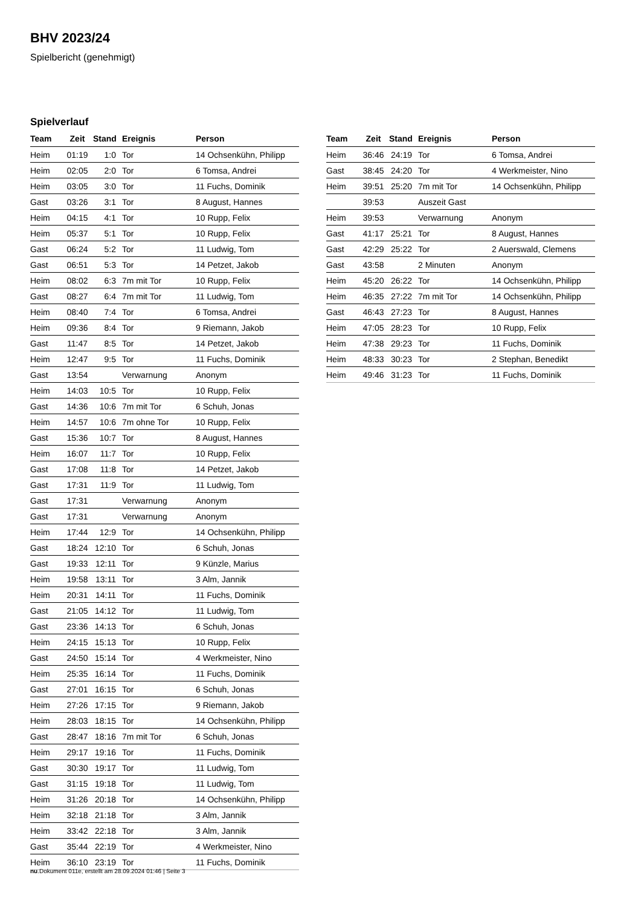BHV 2023/24
Spielbericht (genehmigt)
Spielverlauf
| Team | Zeit | Stand | Ereignis | Person |
| --- | --- | --- | --- | --- |
| Heim | 01:19 | 1:0 | Tor | 14 Ochsenkühn, Philipp |
| Heim | 02:05 | 2:0 | Tor | 6 Tomsa, Andrei |
| Heim | 03:05 | 3:0 | Tor | 11 Fuchs, Dominik |
| Gast | 03:26 | 3:1 | Tor | 8 August, Hannes |
| Heim | 04:15 | 4:1 | Tor | 10 Rupp, Felix |
| Heim | 05:37 | 5:1 | Tor | 10 Rupp, Felix |
| Gast | 06:24 | 5:2 | Tor | 11 Ludwig, Tom |
| Gast | 06:51 | 5:3 | Tor | 14 Petzet, Jakob |
| Heim | 08:02 | 6:3 | 7m mit Tor | 10 Rupp, Felix |
| Gast | 08:27 | 6:4 | 7m mit Tor | 11 Ludwig, Tom |
| Heim | 08:40 | 7:4 | Tor | 6 Tomsa, Andrei |
| Heim | 09:36 | 8:4 | Tor | 9 Riemann, Jakob |
| Gast | 11:47 | 8:5 | Tor | 14 Petzet, Jakob |
| Heim | 12:47 | 9:5 | Tor | 11 Fuchs, Dominik |
| Gast | 13:54 | | Verwarnung | Anonym |
| Heim | 14:03 | 10:5 | Tor | 10 Rupp, Felix |
| Gast | 14:36 | 10:6 | 7m mit Tor | 6 Schuh, Jonas |
| Heim | 14:57 | 10:6 | 7m ohne Tor | 10 Rupp, Felix |
| Gast | 15:36 | 10:7 | Tor | 8 August, Hannes |
| Heim | 16:07 | 11:7 | Tor | 10 Rupp, Felix |
| Gast | 17:08 | 11:8 | Tor | 14 Petzet, Jakob |
| Gast | 17:31 | 11:9 | Tor | 11 Ludwig, Tom |
| Gast | 17:31 | | Verwarnung | Anonym |
| Gast | 17:31 | | Verwarnung | Anonym |
| Heim | 17:44 | 12:9 | Tor | 14 Ochsenkühn, Philipp |
| Gast | 18:24 | 12:10 | Tor | 6 Schuh, Jonas |
| Gast | 19:33 | 12:11 | Tor | 9 Künzle, Marius |
| Heim | 19:58 | 13:11 | Tor | 3 Alm, Jannik |
| Heim | 20:31 | 14:11 | Tor | 11 Fuchs, Dominik |
| Gast | 21:05 | 14:12 | Tor | 11 Ludwig, Tom |
| Gast | 23:36 | 14:13 | Tor | 6 Schuh, Jonas |
| Heim | 24:15 | 15:13 | Tor | 10 Rupp, Felix |
| Gast | 24:50 | 15:14 | Tor | 4 Werkmeister, Nino |
| Heim | 25:35 | 16:14 | Tor | 11 Fuchs, Dominik |
| Gast | 27:01 | 16:15 | Tor | 6 Schuh, Jonas |
| Heim | 27:26 | 17:15 | Tor | 9 Riemann, Jakob |
| Heim | 28:03 | 18:15 | Tor | 14 Ochsenkühn, Philipp |
| Gast | 28:47 | 18:16 | 7m mit Tor | 6 Schuh, Jonas |
| Heim | 29:17 | 19:16 | Tor | 11 Fuchs, Dominik |
| Gast | 30:30 | 19:17 | Tor | 11 Ludwig, Tom |
| Gast | 31:15 | 19:18 | Tor | 11 Ludwig, Tom |
| Heim | 31:26 | 20:18 | Tor | 14 Ochsenkühn, Philipp |
| Heim | 32:18 | 21:18 | Tor | 3 Alm, Jannik |
| Heim | 33:42 | 22:18 | Tor | 3 Alm, Jannik |
| Gast | 35:44 | 22:19 | Tor | 4 Werkmeister, Nino |
| Heim | 36:10 | 23:19 | Tor | 11 Fuchs, Dominik |
| Team | Zeit | Stand | Ereignis | Person |
| --- | --- | --- | --- | --- |
| Heim | 36:46 | 24:19 | Tor | 6 Tomsa, Andrei |
| Gast | 38:45 | 24:20 | Tor | 4 Werkmeister, Nino |
| Heim | 39:51 | 25:20 | 7m mit Tor | 14 Ochsenkühn, Philipp |
| | 39:53 | | Auszeit Gast | |
| Heim | 39:53 | | Verwarnung | Anonym |
| Gast | 41:17 | 25:21 | Tor | 8 August, Hannes |
| Gast | 42:29 | 25:22 | Tor | 2 Auerswald, Clemens |
| Gast | 43:58 | | 2 Minuten | Anonym |
| Heim | 45:20 | 26:22 | Tor | 14 Ochsenkühn, Philipp |
| Heim | 46:35 | 27:22 | 7m mit Tor | 14 Ochsenkühn, Philipp |
| Gast | 46:43 | 27:23 | Tor | 8 August, Hannes |
| Heim | 47:05 | 28:23 | Tor | 10 Rupp, Felix |
| Heim | 47:38 | 29:23 | Tor | 11 Fuchs, Dominik |
| Heim | 48:33 | 30:23 | Tor | 2 Stephan, Benedikt |
| Heim | 49:46 | 31:23 | Tor | 11 Fuchs, Dominik |
nu.Dokument 011e, erstellt am 28.09.2024 01:46 | Seite 3